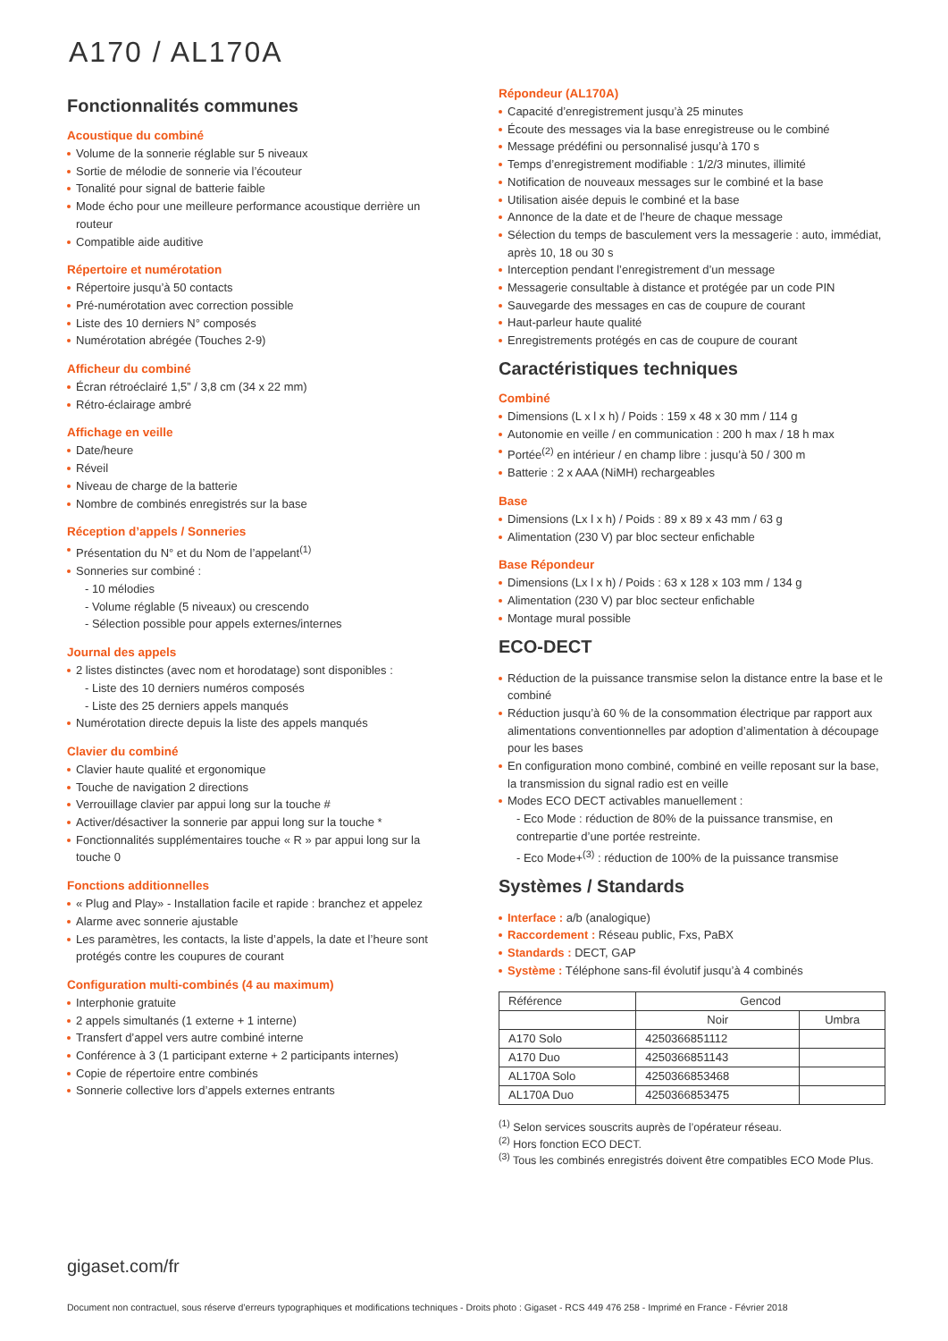A170 / AL170 A
Fonctionnalités communes
Acoustique du combiné
Volume de la sonnerie réglable sur 5 niveaux
Sortie de mélodie de sonnerie via l’écouteur
Tonalité pour signal de batterie faible
Mode écho pour une meilleure performance acoustique derrière un routeur
Compatible aide auditive
Répertoire et numérotation
Répertoire jusqu’à 50 contacts
Pré-numérotation avec correction possible
Liste des 10 derniers N° composés
Numérotation abrégée (Touches 2-9)
Afficheur du combiné
Écran rétroéclairé 1,5” / 3,8 cm (34 x 22 mm)
Rétro-éclairage ambré
Affichage en veille
Date/heure
Réveil
Niveau de charge de la batterie
Nombre de combinés enregistrés sur la base
Réception d’appels / Sonneries
Présentation du N° et du Nom de l’appelant<sup>(1)</sup>
Sonneries sur combiné :
- 10 mélodies
- Volume réglable (5 niveaux) ou crescendo
- Sélection possible pour appels externes/internes
Journal des appels
2 listes distinctes (avec nom et horodatage) sont disponibles :
- Liste des 10 derniers numéros composés
- Liste des 25 derniers appels manqués
Numérotation directe depuis la liste des appels manqués
Clavier du combiné
Clavier haute qualité et ergonomique
Touche de navigation 2 directions
Verrouillage clavier par appui long sur la touche #
Activer/désactiver la sonnerie par appui long sur la touche *
Fonctionnalités supplémentaires touche « R » par appui long sur la touche 0
Fonctions additionnelles
« Plug and Play» - Installation facile et rapide : branchez et appelez
Alarme avec sonnerie ajustable
Les paramètres, les contacts, la liste d’appels, la date et l’heure sont protégés contre les coupures de courant
Configuration multi-combinés (4 au maximum)
Interphonie gratuite
2 appels simultanés (1 externe + 1 interne)
Transfert d’appel vers autre combiné interne
Conférence à 3 (1 participant externe + 2 participants internes)
Copie de répertoire entre combinés
Sonnerie collective lors d’appels externes entrants
Répondeur (AL170A)
Capacité d’enregistrement jusqu’à 25 minutes
Écoute des messages via la base enregistreuse ou le combiné
Message prédéfini ou personnalisé jusqu’à 170 s
Temps d’enregistrement modifiable : 1/2/3 minutes, illimité
Notification de nouveaux messages sur le combiné et la base
Utilisation aisée depuis le combiné et la base
Annonce de la date et de l’heure de chaque message
Sélection du temps de basculement vers la messagerie : auto, immédiat, après 10, 18 ou 30 s
Interception pendant l’enregistrement d’un message
Messagerie consultable à distance et protégée par un code PIN
Sauvegarde des messages en cas de coupure de courant
Haut-parleur haute qualité
Enregistrements protégés en cas de coupure de courant
Caractéristiques techniques
Combiné
Dimensions (L x l x h) / Poids : 159 x 48 x 30 mm / 114 g
Autonomie en veille / en communication : 200 h max / 18 h max
Portée<sup>(2)</sup> en intérieur / en champ libre : jusqu’à 50 / 300 m
Batterie : 2 x AAA (NiMH) rechargeables
Base
Dimensions (Lx l x h) / Poids : 89 x 89 x 43 mm / 63 g
Alimentation (230 V) par bloc secteur enfichable
Base Répondeur
Dimensions (Lx l x h) / Poids : 63 x 128 x 103 mm / 134 g
Alimentation (230 V) par bloc secteur enfichable
Montage mural possible
ECO-DECT
Réduction de la puissance transmise selon la distance entre la base et le combiné
Réduction jusqu’à 60 % de la consommation électrique par rapport aux alimentations conventionnelles par adoption d’alimentation à découpage pour les bases
En configuration mono combiné, combiné en veille reposant sur la base, la transmission du signal radio est en veille
Modes ECO DECT activables manuellement :
- Eco Mode : réduction de 80% de la puissance transmise, en contrepartie d’une portée restreinte.
- Eco Mode+<sup>(3)</sup> : réduction de 100% de la puissance transmise
Systèmes / Standards
Interface : a/b (analogique)
Raccordement : Réseau public, Fxs, PaBX
Standards : DECT, GAP
Système : Téléphone sans-fil évolutif jusqu’à 4 combinés
| Référence | Gencod | |
| --- | --- | --- |
| | Noir | Umbra |
| A170 Solo | 4250366851112 | |
| A170 Duo | 4250366851143 | |
| AL170A Solo | 4250366853468 | |
| AL170A Duo | 4250366853475 | |
<sup>(1)</sup> Selon services souscrits auprès de l’opérateur réseau.
<sup>(2)</sup> Hors fonction ECO DECT.
<sup>(3)</sup> Tous les combinés enregistrés doivent être compatibles ECO Mode Plus.
gigaset.com/fr
Document non contractuel, sous réserve d’erreurs typographiques et modifications techniques - Droits photo : Gigaset - RCS 449 476 258 - Imprimé en France - Février 2018